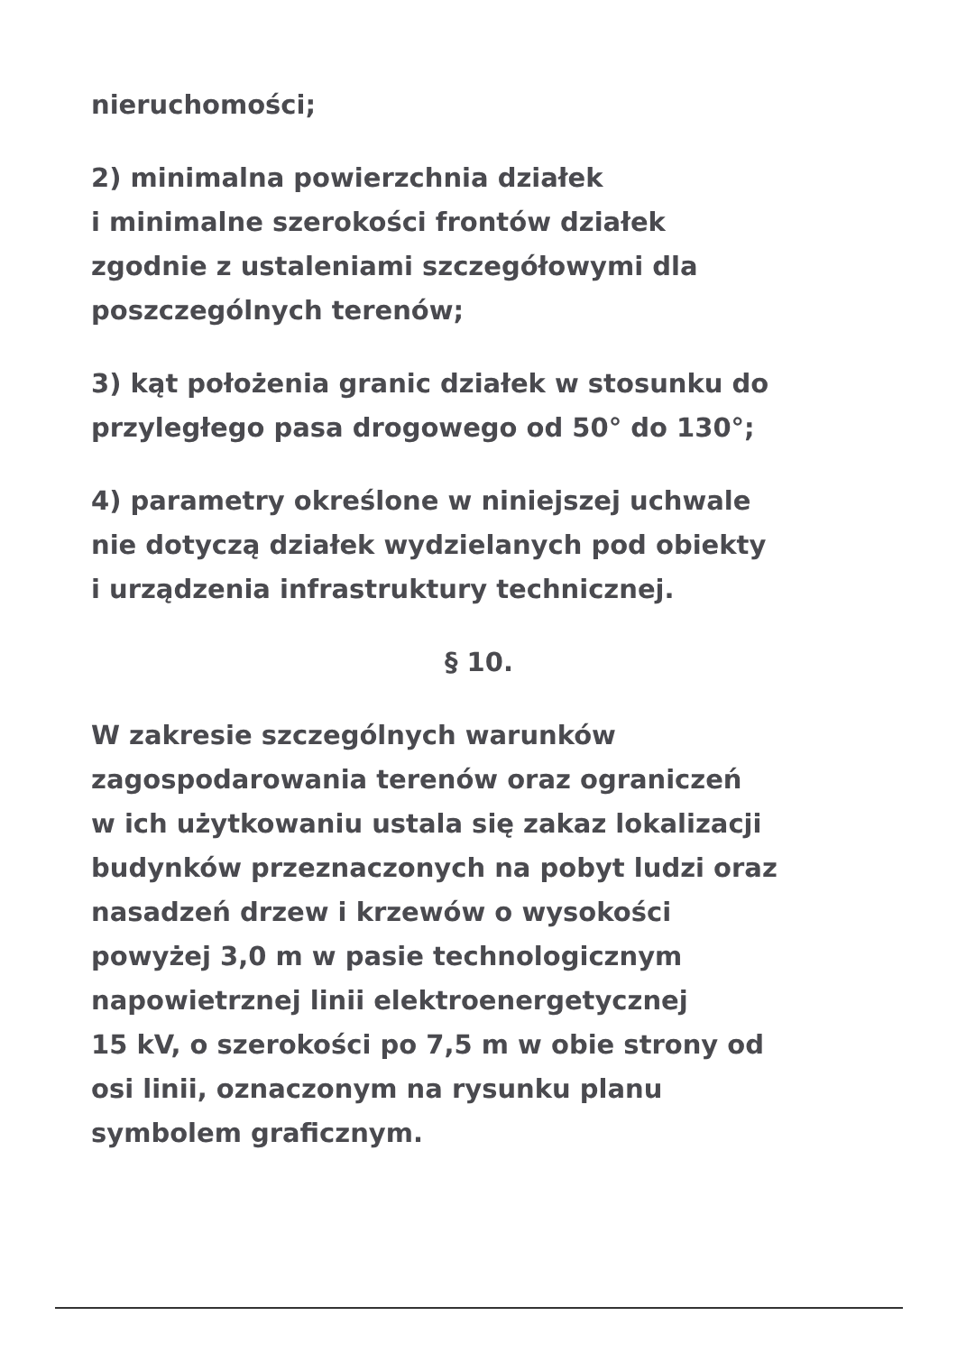nieruchomości;
2) minimalna powierzchnia działek
i minimalne szerokości frontów działek
zgodnie z ustaleniami szczegółowymi dla
poszczególnych terenów;
3) kąt położenia granic działek w stosunku do
przyległego pasa drogowego od 50° do 130°;
4) parametry określone w niniejszej uchwale
nie dotyczą działek wydzielanych pod obiekty
i urządzenia infrastruktury technicznej.
§ 10.
W zakresie szczególnych warunków
zagospodarowania terenów oraz ograniczeń
w ich użytkowaniu ustala się zakaz lokalizacji
budynków przeznaczonych na pobyt ludzi oraz
nasadzeń drzew i krzewów o wysokości
powyżej 3,0 m w pasie technologicznym
napowietrznej linii elektroenergetycznej
15 kV, o szerokości po 7,5 m w obie strony od
osi linii, oznaczonym na rysunku planu
symbolem graficznym.